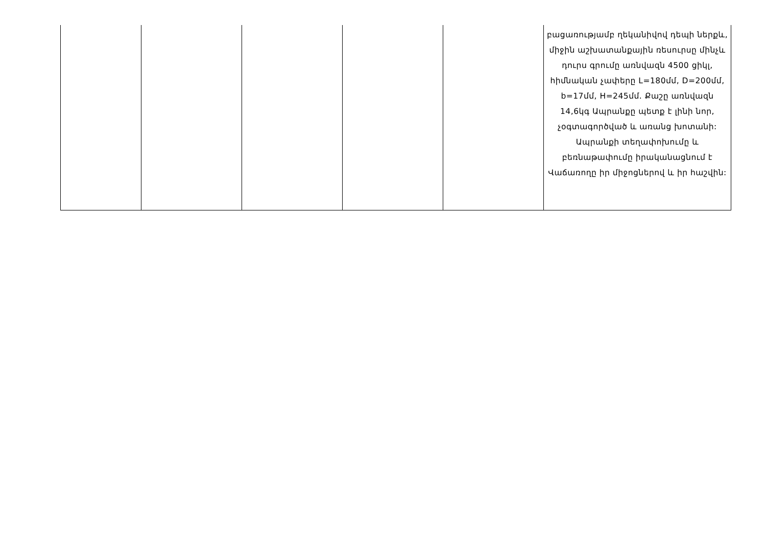| | | | | | բացառությամբ ղեկանիվով դեպի ներքև, միջին աշխատանքային ռեսուրսը մինչև դուրս գրումը առնվազն 4500 ցիկլ, հիմնական չափերը L=180մմ, D=200մմ, b=17մմ, H=245մմ. Քաշը առնվազն 14,6կգ Ապրանքը պետք է լինի նոր, չօգտագործված և առանց խոտանի: Ապրանքի տեղափոխումը և բեռնաթափումը իրականացնում է Վաճառողը իր միջոցներով և իր հաշվին: |